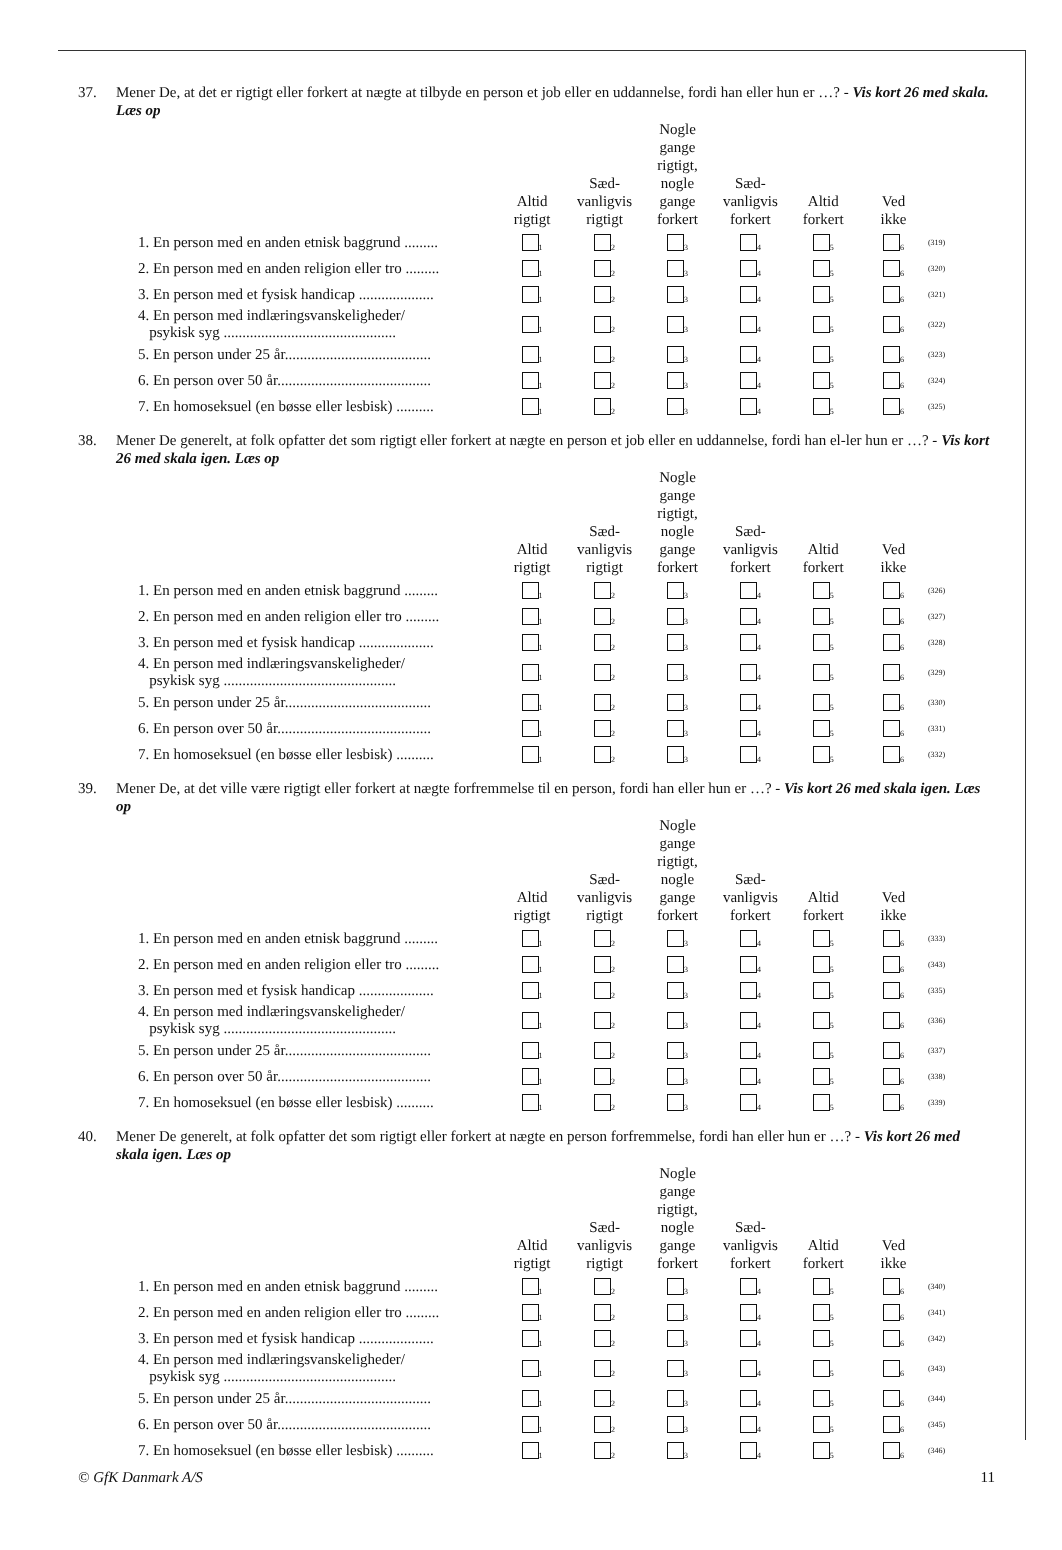37. Mener De, at det er rigtigt eller forkert at nægte at tilbyde en person et job eller en uddannelse, fordi han eller hun er …? - Vis kort 26 med skala. Læs op
| | Altid rigtigt | Sæd- vanligvis rigtigt | Nogle gange rigtigt, nogle gange forkert | Sæd- vanligvis forkert | Altid forkert | Ved ikke | |
| --- | --- | --- | --- | --- | --- | --- | --- |
| 1. En person med en anden etnisk baggrund ......... | <sub>1</sub> | <sub>2</sub> | <sub>3</sub> | <sub>4</sub> | <sub>5</sub> | <sub>6</sub> | (319) |
| 2. En person med en anden religion eller tro ......... | <sub>1</sub> | <sub>2</sub> | <sub>3</sub> | <sub>4</sub> | <sub>5</sub> | <sub>6</sub> | (320) |
| 3. En person med et fysisk handicap .................... | <sub>1</sub> | <sub>2</sub> | <sub>3</sub> | <sub>4</sub> | <sub>5</sub> | <sub>6</sub> | (321) |
| 4. En person med indlæringsvanskeligheder/ psykisk syg .............................................. | <sub>1</sub> | <sub>2</sub> | <sub>3</sub> | <sub>4</sub> | <sub>5</sub> | <sub>6</sub> | (322) |
| 5. En person under 25 år....................................... | <sub>1</sub> | <sub>2</sub> | <sub>3</sub> | <sub>4</sub> | <sub>5</sub> | <sub>6</sub> | (323) |
| 6. En person over 50 år......................................... | <sub>1</sub> | <sub>2</sub> | <sub>3</sub> | <sub>4</sub> | <sub>5</sub> | <sub>6</sub> | (324) |
| 7. En homoseksuel (en bøsse eller lesbisk) .......... | <sub>1</sub> | <sub>2</sub> | <sub>3</sub> | <sub>4</sub> | <sub>5</sub> | <sub>6</sub> | (325) |
38. Mener De generelt, at folk opfatter det som rigtigt eller forkert at nægte en person et job eller en uddannelse, fordi han el-ler hun er …? - Vis kort 26 med skala igen. Læs op
| | Altid rigtigt | Sæd- vanligvis rigtigt | Nogle gange rigtigt, nogle gange forkert | Sæd- vanligvis forkert | Altid forkert | Ved ikke | |
| --- | --- | --- | --- | --- | --- | --- | --- |
| 1. En person med en anden etnisk baggrund ......... | <sub>1</sub> | <sub>2</sub> | <sub>3</sub> | <sub>4</sub> | <sub>5</sub> | <sub>6</sub> | (326) |
| 2. En person med en anden religion eller tro ......... | <sub>1</sub> | <sub>2</sub> | <sub>3</sub> | <sub>4</sub> | <sub>5</sub> | <sub>6</sub> | (327) |
| 3. En person med et fysisk handicap .................... | <sub>1</sub> | <sub>2</sub> | <sub>3</sub> | <sub>4</sub> | <sub>5</sub> | <sub>6</sub> | (328) |
| 4. En person med indlæringsvanskeligheder/ psykisk syg .............................................. | <sub>1</sub> | <sub>2</sub> | <sub>3</sub> | <sub>4</sub> | <sub>5</sub> | <sub>6</sub> | (329) |
| 5. En person under 25 år....................................... | <sub>1</sub> | <sub>2</sub> | <sub>3</sub> | <sub>4</sub> | <sub>5</sub> | <sub>6</sub> | (330) |
| 6. En person over 50 år......................................... | <sub>1</sub> | <sub>2</sub> | <sub>3</sub> | <sub>4</sub> | <sub>5</sub> | <sub>6</sub> | (331) |
| 7. En homoseksuel (en bøsse eller lesbisk) .......... | <sub>1</sub> | <sub>2</sub> | <sub>3</sub> | <sub>4</sub> | <sub>5</sub> | <sub>6</sub> | (332) |
39. Mener De, at det ville være rigtigt eller forkert at nægte forfremmelse til en person, fordi han eller hun er …? - Vis kort 26 med skala igen. Læs op
| | Altid rigtigt | Sæd- vanligvis rigtigt | Nogle gange rigtigt, nogle gange forkert | Sæd- vanligvis forkert | Altid forkert | Ved ikke | |
| --- | --- | --- | --- | --- | --- | --- | --- |
| 1. En person med en anden etnisk baggrund ......... | <sub>1</sub> | <sub>2</sub> | <sub>3</sub> | <sub>4</sub> | <sub>5</sub> | <sub>6</sub> | (333) |
| 2. En person med en anden religion eller tro ......... | <sub>1</sub> | <sub>2</sub> | <sub>3</sub> | <sub>4</sub> | <sub>5</sub> | <sub>6</sub> | (343) |
| 3. En person med et fysisk handicap .................... | <sub>1</sub> | <sub>2</sub> | <sub>3</sub> | <sub>4</sub> | <sub>5</sub> | <sub>6</sub> | (335) |
| 4. En person med indlæringsvanskeligheder/ psykisk syg .............................................. | <sub>1</sub> | <sub>2</sub> | <sub>3</sub> | <sub>4</sub> | <sub>5</sub> | <sub>6</sub> | (336) |
| 5. En person under 25 år....................................... | <sub>1</sub> | <sub>2</sub> | <sub>3</sub> | <sub>4</sub> | <sub>5</sub> | <sub>6</sub> | (337) |
| 6. En person over 50 år......................................... | <sub>1</sub> | <sub>2</sub> | <sub>3</sub> | <sub>4</sub> | <sub>5</sub> | <sub>6</sub> | (338) |
| 7. En homoseksuel (en bøsse eller lesbisk) .......... | <sub>1</sub> | <sub>2</sub> | <sub>3</sub> | <sub>4</sub> | <sub>5</sub> | <sub>6</sub> | (339) |
40. Mener De generelt, at folk opfatter det som rigtigt eller forkert at nægte en person forfremmelse, fordi han eller hun er …? - Vis kort 26 med skala igen. Læs op
| | Altid rigtigt | Sæd- vanligvis rigtigt | Nogle gange rigtigt, nogle gange forkert | Sæd- vanligvis forkert | Altid forkert | Ved ikke | |
| --- | --- | --- | --- | --- | --- | --- | --- |
| 1. En person med en anden etnisk baggrund ......... | <sub>1</sub> | <sub>2</sub> | <sub>3</sub> | <sub>4</sub> | <sub>5</sub> | <sub>6</sub> | (340) |
| 2. En person med en anden religion eller tro ......... | <sub>1</sub> | <sub>2</sub> | <sub>3</sub> | <sub>4</sub> | <sub>5</sub> | <sub>6</sub> | (341) |
| 3. En person med et fysisk handicap .................... | <sub>1</sub> | <sub>2</sub> | <sub>3</sub> | <sub>4</sub> | <sub>5</sub> | <sub>6</sub> | (342) |
| 4. En person med indlæringsvanskeligheder/ psykisk syg .............................................. | <sub>1</sub> | <sub>2</sub> | <sub>3</sub> | <sub>4</sub> | <sub>5</sub> | <sub>6</sub> | (343) |
| 5. En person under 25 år....................................... | <sub>1</sub> | <sub>2</sub> | <sub>3</sub> | <sub>4</sub> | <sub>5</sub> | <sub>6</sub> | (344) |
| 6. En person over 50 år......................................... | <sub>1</sub> | <sub>2</sub> | <sub>3</sub> | <sub>4</sub> | <sub>5</sub> | <sub>6</sub> | (345) |
| 7. En homoseksuel (en bøsse eller lesbisk) .......... | <sub>1</sub> | <sub>2</sub> | <sub>3</sub> | <sub>4</sub> | <sub>5</sub> | <sub>6</sub> | (346) |
© GfK Danmark A/S 11